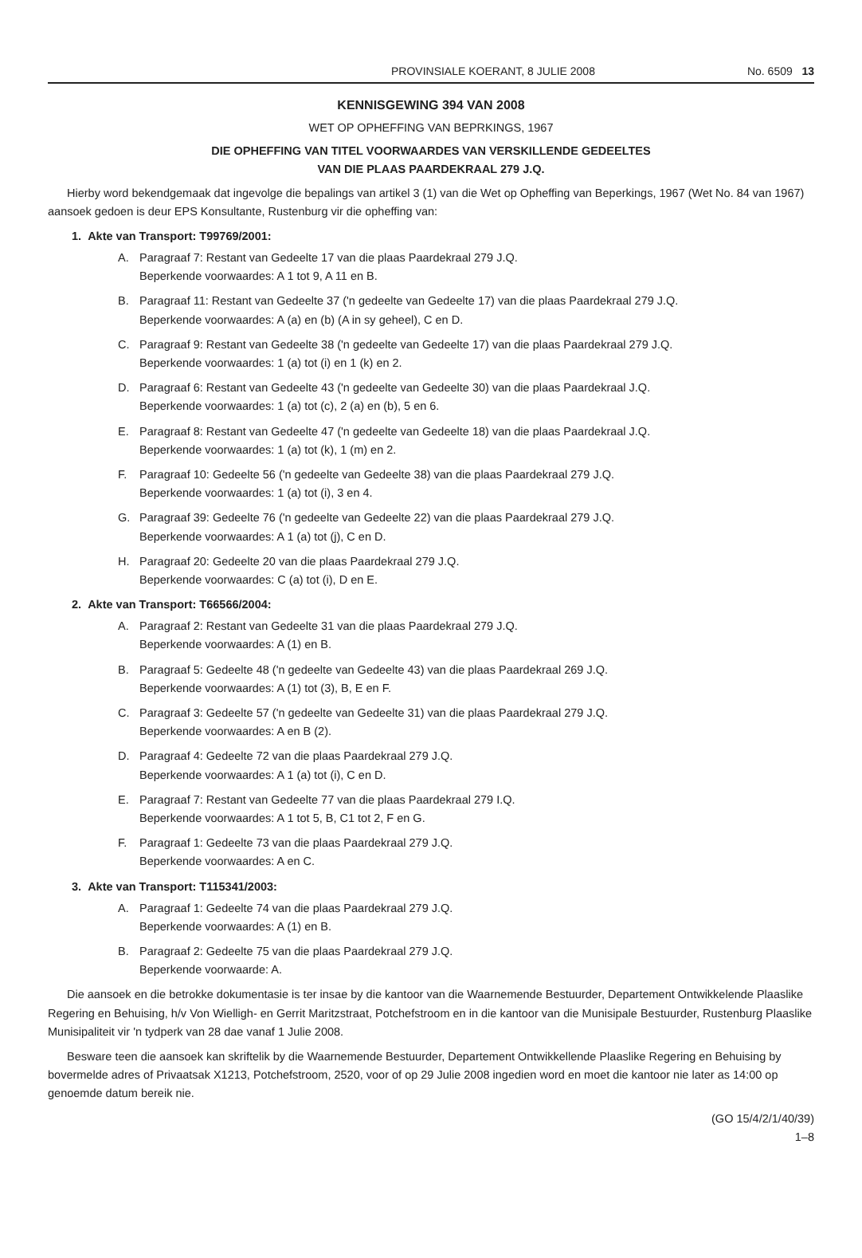PROVINSIALE KOERANT, 8 JULIE 2008 No. 6509 13
KENNISGEWING 394 VAN 2008
WET OP OPHEFFING VAN BEPRKINGS, 1967
DIE OPHEFFING VAN TITEL VOORWAARDES VAN VERSKILLENDE GEDEELTES
VAN DIE PLAAS PAARDEKRAAL 279 J.Q.
Hierby word bekendgemaak dat ingevolge die bepalings van artikel 3 (1) van die Wet op Opheffing van Beperkings, 1967 (Wet No. 84 van 1967) aansoek gedoen is deur EPS Konsultante, Rustenburg vir die opheffing van:
1. Akte van Transport: T99769/2001:
A. Paragraaf 7: Restant van Gedeelte 17 van die plaas Paardekraal 279 J.Q.
Beperkende voorwaardes: A 1 tot 9, A 11 en B.
B. Paragraaf 11: Restant van Gedeelte 37 ('n gedeelte van Gedeelte 17) van die plaas Paardekraal 279 J.Q.
Beperkende voorwaardes: A (a) en (b) (A in sy geheel), C en D.
C. Paragraaf 9: Restant van Gedeelte 38 ('n gedeelte van Gedeelte 17) van die plaas Paardekraal 279 J.Q.
Beperkende voorwaardes: 1 (a) tot (i) en 1 (k) en 2.
D. Paragraaf 6: Restant van Gedeelte 43 ('n gedeelte van Gedeelte 30) van die plaas Paardekraal J.Q.
Beperkende voorwaardes: 1 (a) tot (c), 2 (a) en (b), 5 en 6.
E. Paragraaf 8: Restant van Gedeelte 47 ('n gedeelte van Gedeelte 18) van die plaas Paardekraal J.Q.
Beperkende voorwaardes: 1 (a) tot (k), 1 (m) en 2.
F. Paragraaf 10: Gedeelte 56 ('n gedeelte van Gedeelte 38) van die plaas Paardekraal 279 J.Q.
Beperkende voorwaardes: 1 (a) tot (i), 3 en 4.
G. Paragraaf 39: Gedeelte 76 ('n gedeelte van Gedeelte 22) van die plaas Paardekraal 279 J.Q.
Beperkende voorwaardes: A 1 (a) tot (j), C en D.
H. Paragraaf 20: Gedeelte 20 van die plaas Paardekraal 279 J.Q.
Beperkende voorwaardes: C (a) tot (i), D en E.
2. Akte van Transport: T66566/2004:
A. Paragraaf 2: Restant van Gedeelte 31 van die plaas Paardekraal 279 J.Q.
Beperkende voorwaardes: A (1) en B.
B. Paragraaf 5: Gedeelte 48 ('n gedeelte van Gedeelte 43) van die plaas Paardekraal 269 J.Q.
Beperkende voorwaardes: A (1) tot (3), B, E en F.
C. Paragraaf 3: Gedeelte 57 ('n gedeelte van Gedeelte 31) van die plaas Paardekraal 279 J.Q.
Beperkende voorwaardes: A en B (2).
D. Paragraaf 4: Gedeelte 72 van die plaas Paardekraal 279 J.Q.
Beperkende voorwaardes: A 1 (a) tot (i), C en D.
E. Paragraaf 7: Restant van Gedeelte 77 van die plaas Paardekraal 279 I.Q.
Beperkende voorwaardes: A 1 tot 5, B, C1 tot 2, F en G.
F. Paragraaf 1: Gedeelte 73 van die plaas Paardekraal 279 J.Q.
Beperkende voorwaardes: A en C.
3. Akte van Transport: T115341/2003:
A. Paragraaf 1: Gedeelte 74 van die plaas Paardekraal 279 J.Q.
Beperkende voorwaardes: A (1) en B.
B. Paragraaf 2: Gedeelte 75 van die plaas Paardekraal 279 J.Q.
Beperkende voorwaarde: A.
Die aansoek en die betrokke dokumentasie is ter insae by die kantoor van die Waarnemende Bestuurder, Departement Ontwikkelende Plaaslike Regering en Behuising, h/v Von Wielligh- en Gerrit Maritzstraat, Potchefstroom en in die kantoor van die Munisipale Bestuurder, Rustenburg Plaaslike Munisipaliteit vir 'n tydperk van 28 dae vanaf 1 Julie 2008.
Besware teen die aansoek kan skriftelik by die Waarnemende Bestuurder, Departement Ontwikkellende Plaaslike Regering en Behuising by bovermelde adres of Privaatsak X1213, Potchefstroom, 2520, voor of op 29 Julie 2008 ingedien word en moet die kantoor nie later as 14:00 op genoemde datum bereik nie.
(GO 15/4/2/1/40/39)
1–8